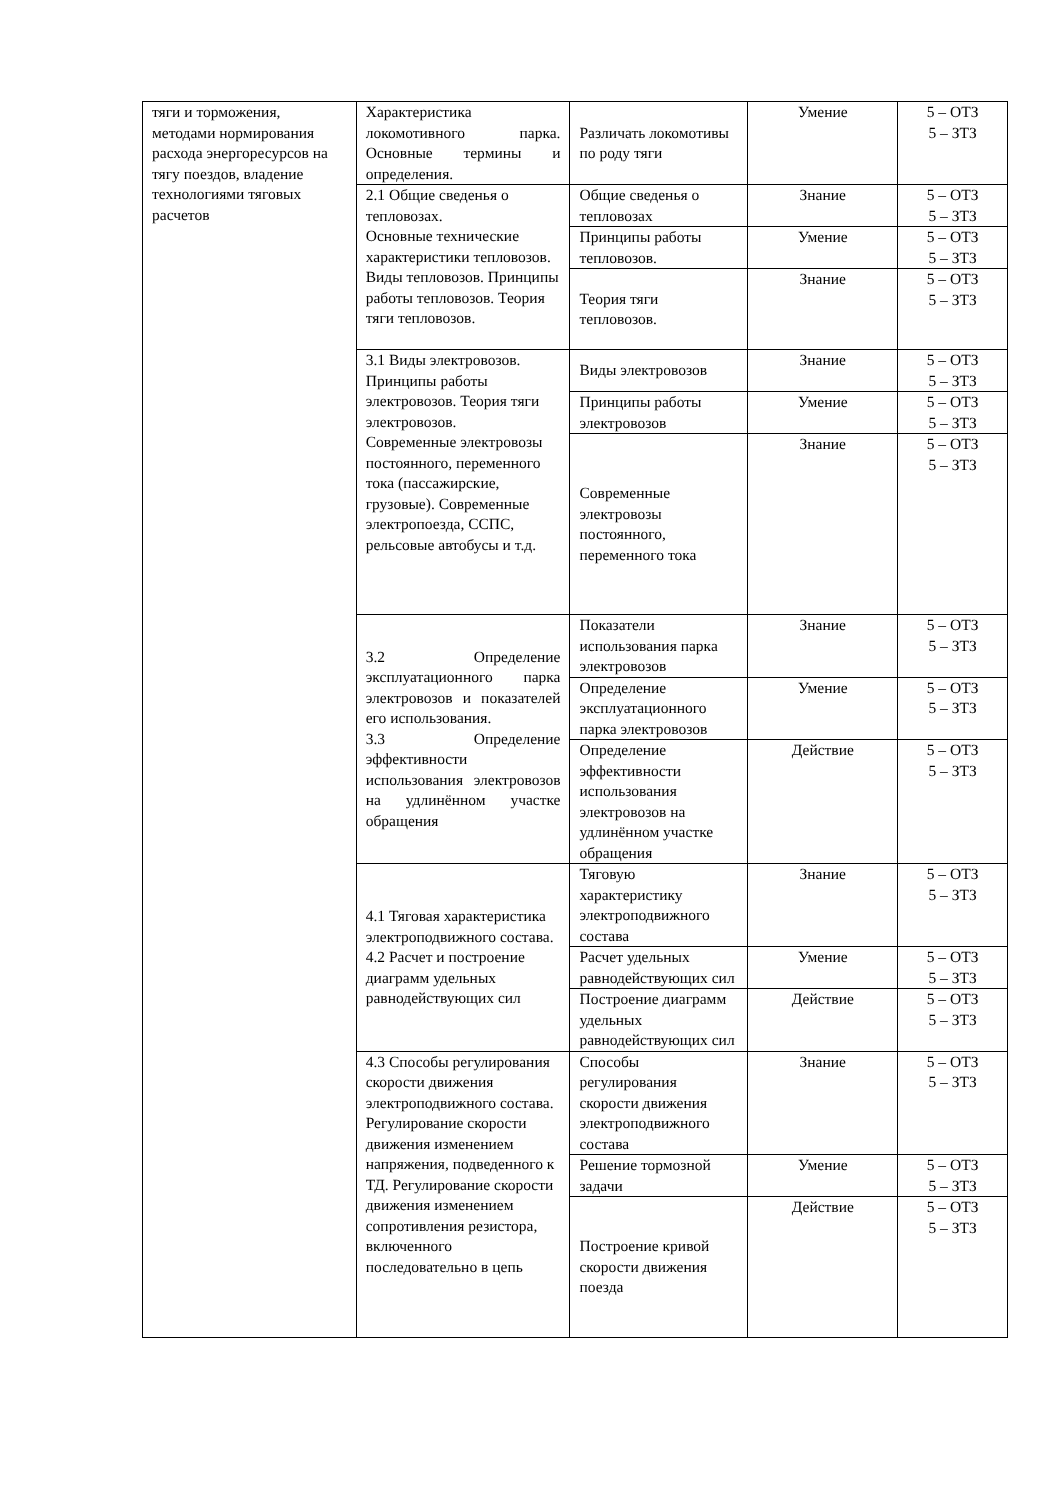| тяги и торможения, методами нормирования расхода энергоресурсов на тягу поездов, владение технологиями тяговых расчетов | Характеристика локомотивного парка. Основные термины и определения. | Различать локомотивы по роду тяги | Умение | 5 – ОТЗ 5 – ЗТЗ |
| | 2.1 Общие сведенья о тепловозах. Основные технические характеристики тепловозов. Виды тепловозов. Принципы работы тепловозов. Теория тяги тепловозов. | Общие сведенья о тепловозах | Знание | 5 – ОТЗ 5 – ЗТЗ |
| | | Принципы работы тепловозов. | Умение | 5 – ОТЗ 5 – ЗТЗ |
| | | Теория тяги тепловозов. | Знание | 5 – ОТЗ 5 – ЗТЗ |
| | 3.1 Виды электровозов. Принципы работы электровозов. Теория тяги электровозов. Современные электровозы постоянного, переменного тока (пассажирские, грузовые). Современные электропоезда, ССПС, рельсовые автобусы и т.д. | Виды электровозов | Знание | 5 – ОТЗ 5 – ЗТЗ |
| | | Принципы работы электровозов | Умение | 5 – ОТЗ 5 – ЗТЗ |
| | | Современные электровозы постоянного, переменного тока | Знание | 5 – ОТЗ 5 – ЗТЗ |
| | 3.2 Определение эксплуатационного парка электровозов и показателей его использования. 3.3 Определение эффективности использования электровозов на удлинённом участке обращения | Показатели использования парка электровозов | Знание | 5 – ОТЗ 5 – ЗТЗ |
| | | Определение эксплуатационного парка электровозов | Умение | 5 – ОТЗ 5 – ЗТЗ |
| | | Определение эффективности использования электровозов на удлинённом участке обращения | Действие | 5 – ОТЗ 5 – ЗТЗ |
| | 4.1 Тяговая характеристика электроподвижного состава. 4.2 Расчет и построение диаграмм удельных равнодействующих сил | Тяговую характеристику электроподвижного состава | Знание | 5 – ОТЗ 5 – ЗТЗ |
| | | Расчет удельных равнодействующих сил | Умение | 5 – ОТЗ 5 – ЗТЗ |
| | | Построение диаграмм удельных равнодействующих сил | Действие | 5 – ОТЗ 5 – ЗТЗ |
| | 4.3 Способы регулирования скорости движения электроподвижного состава. Регулирование скорости движения изменением напряжения, подведенного к ТД. Регулирование скорости движения изменением сопротивления резистора, включенного последовательно в цепь | Способы регулирования скорости движения электроподвижного состава | Знание | 5 – ОТЗ 5 – ЗТЗ |
| | | Решение тормозной задачи | Умение | 5 – ОТЗ 5 – ЗТЗ |
| | | Построение кривой скорости движения поезда | Действие | 5 – ОТЗ 5 – ЗТЗ |